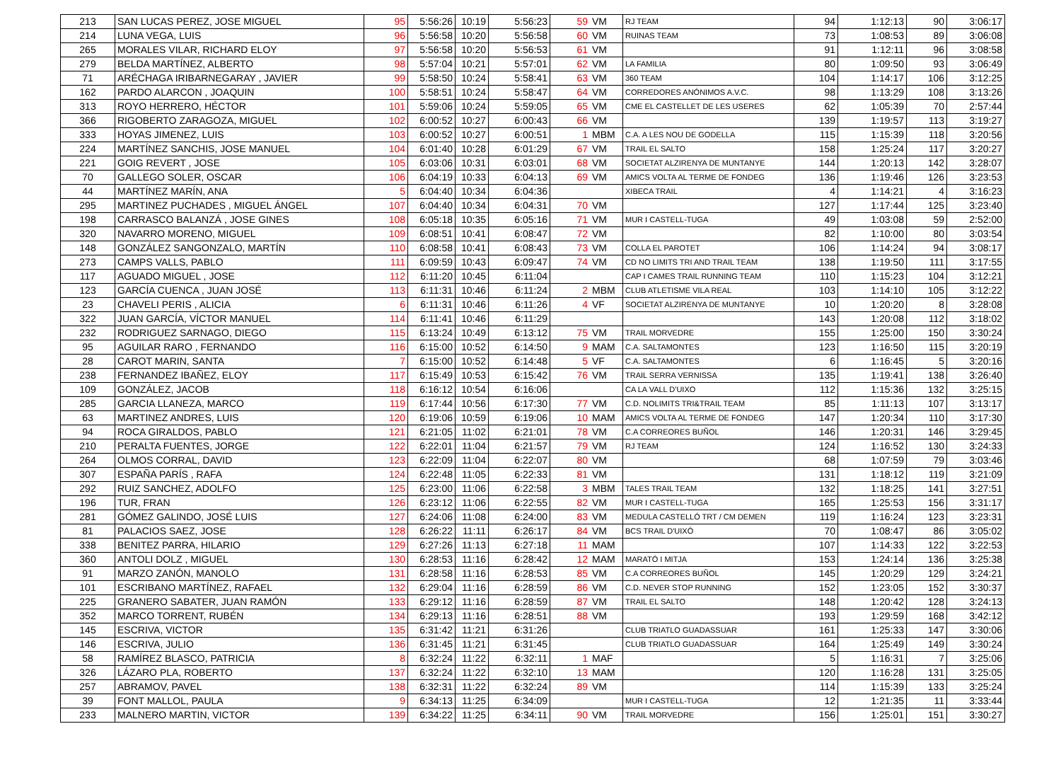| 213 | SAN LUCAS PEREZ, JOSE MIGUEL | 95 | 5:56:26 | 10:19 | 5:56:23 | 59 | VM | RJ TEAM | 94 | 1:12:13 | 90 | 3:06:17 |
| 214 | LUNA VEGA, LUIS | 96 | 5:56:58 | 10:20 | 5:56:58 | 60 | VM | RUINAS TEAM | 73 | 1:08:53 | 89 | 3:06:08 |
| 265 | MORALES VILAR, RICHARD ELOY | 97 | 5:56:58 | 10:20 | 5:56:53 | 61 | VM | | 91 | 1:12:11 | 96 | 3:08:58 |
| 279 | BELDA MARTÍNEZ, ALBERTO | 98 | 5:57:04 | 10:21 | 5:57:01 | 62 | VM | LA FAMILIA | 80 | 1:09:50 | 93 | 3:06:49 |
| 71 | ARÉCHAGA IRIBARNEGARAY , JAVIER | 99 | 5:58:50 | 10:24 | 5:58:41 | 63 | VM | 360 TEAM | 104 | 1:14:17 | 106 | 3:12:25 |
| 162 | PARDO ALARCON , JOAQUIN | 100 | 5:58:51 | 10:24 | 5:58:47 | 64 | VM | CORREDORES ANÓNIMOS A.V.C. | 98 | 1:13:29 | 108 | 3:13:26 |
| 313 | ROYO HERRERO, HÉCTOR | 101 | 5:59:06 | 10:24 | 5:59:05 | 65 | VM | CME EL CASTELLET DE LES USERES | 62 | 1:05:39 | 70 | 2:57:44 |
| 366 | RIGOBERTO ZARAGOZA, MIGUEL | 102 | 6:00:52 | 10:27 | 6:00:43 | 66 | VM | | 139 | 1:19:57 | 113 | 3:19:27 |
| 333 | HOYAS JIMENEZ, LUIS | 103 | 6:00:52 | 10:27 | 6:00:51 | 1 | MBM | C.A. A LES NOU DE GODELLA | 115 | 1:15:39 | 118 | 3:20:56 |
| 224 | MARTÍNEZ SANCHIS, JOSE MANUEL | 104 | 6:01:40 | 10:28 | 6:01:29 | 67 | VM | TRAIL EL SALTO | 158 | 1:25:24 | 117 | 3:20:27 |
| 221 | GOIG REVERT , JOSE | 105 | 6:03:06 | 10:31 | 6:03:01 | 68 | VM | SOCIETAT ALZIRENYA DE MUNTANYE | 144 | 1:20:13 | 142 | 3:28:07 |
| 70 | GALLEGO SOLER, OSCAR | 106 | 6:04:19 | 10:33 | 6:04:13 | 69 | VM | AMICS VOLTA AL TERME DE FONDEG | 136 | 1:19:46 | 126 | 3:23:53 |
| 44 | MARTÍNEZ MARÍN, ANA | 5 | 6:04:40 | 10:34 | 6:04:36 | | | XIBECA TRAIL | 4 | 1:14:21 | 4 | 3:16:23 |
| 295 | MARTINEZ PUCHADES , MIGUEL ÁNGEL | 107 | 6:04:40 | 10:34 | 6:04:31 | 70 | VM | | 127 | 1:17:44 | 125 | 3:23:40 |
| 198 | CARRASCO BALANZÁ , JOSE GINES | 108 | 6:05:18 | 10:35 | 6:05:16 | 71 | VM | MUR I CASTELL-TUGA | 49 | 1:03:08 | 59 | 2:52:00 |
| 320 | NAVARRO MORENO, MIGUEL | 109 | 6:08:51 | 10:41 | 6:08:47 | 72 | VM | | 82 | 1:10:00 | 80 | 3:03:54 |
| 148 | GONZÁLEZ SANGONZALO, MARTÍN | 110 | 6:08:58 | 10:41 | 6:08:43 | 73 | VM | COLLA EL PAROTET | 106 | 1:14:24 | 94 | 3:08:17 |
| 273 | CAMPS VALLS, PABLO | 111 | 6:09:59 | 10:43 | 6:09:47 | 74 | VM | CD NO LIMITS TRI AND TRAIL TEAM | 138 | 1:19:50 | 111 | 3:17:55 |
| 117 | AGUADO MIGUEL , JOSE | 112 | 6:11:20 | 10:45 | 6:11:04 | | | CAP I CAMES TRAIL RUNNING TEAM | 110 | 1:15:23 | 104 | 3:12:21 |
| 123 | GARCÍA CUENCA , JUAN JOSÉ | 113 | 6:11:31 | 10:46 | 6:11:24 | 2 | MBM | CLUB ATLETISME VILA REAL | 103 | 1:14:10 | 105 | 3:12:22 |
| 23 | CHAVELI PERIS , ALICIA | 6 | 6:11:31 | 10:46 | 6:11:26 | 4 | VF | SOCIETAT ALZIRENYA DE MUNTANYE | 10 | 1:20:20 | 8 | 3:28:08 |
| 322 | JUAN GARCÍA, VÍCTOR MANUEL | 114 | 6:11:41 | 10:46 | 6:11:29 | | | | 143 | 1:20:08 | 112 | 3:18:02 |
| 232 | RODRIGUEZ SARNAGO, DIEGO | 115 | 6:13:24 | 10:49 | 6:13:12 | 75 | VM | TRAIL MORVEDRE | 155 | 1:25:00 | 150 | 3:30:24 |
| 95 | AGUILAR RARO , FERNANDO | 116 | 6:15:00 | 10:52 | 6:14:50 | 9 | MAM | C.A. SALTAMONTES | 123 | 1:16:50 | 115 | 3:20:19 |
| 28 | CAROT MARIN, SANTA | 7 | 6:15:00 | 10:52 | 6:14:48 | 5 | VF | C.A. SALTAMONTES | 6 | 1:16:45 | 5 | 3:20:16 |
| 238 | FERNANDEZ IBAÑEZ, ELOY | 117 | 6:15:49 | 10:53 | 6:15:42 | 76 | VM | TRAIL SERRA VERNISSA | 135 | 1:19:41 | 138 | 3:26:40 |
| 109 | GONZÁLEZ, JACOB | 118 | 6:16:12 | 10:54 | 6:16:06 | | | CA LA VALL D'UIXO | 112 | 1:15:36 | 132 | 3:25:15 |
| 285 | GARCIA LLANEZA, MARCO | 119 | 6:17:44 | 10:56 | 6:17:30 | 77 | VM | C.D. NOLIMITS TRI&TRAIL TEAM | 85 | 1:11:13 | 107 | 3:13:17 |
| 63 | MARTINEZ ANDRES, LUIS | 120 | 6:19:06 | 10:59 | 6:19:06 | 10 | MAM | AMICS VOLTA AL TERME DE FONDEG | 147 | 1:20:34 | 110 | 3:17:30 |
| 94 | ROCA GIRALDOS, PABLO | 121 | 6:21:05 | 11:02 | 6:21:01 | 78 | VM | C.A CORREORES BUÑOL | 146 | 1:20:31 | 146 | 3:29:45 |
| 210 | PERALTA FUENTES, JORGE | 122 | 6:22:01 | 11:04 | 6:21:57 | 79 | VM | RJ TEAM | 124 | 1:16:52 | 130 | 3:24:33 |
| 264 | OLMOS CORRAL, DAVID | 123 | 6:22:09 | 11:04 | 6:22:07 | 80 | VM | | 68 | 1:07:59 | 79 | 3:03:46 |
| 307 | ESPAÑA PARÍS , RAFA | 124 | 6:22:48 | 11:05 | 6:22:33 | 81 | VM | | 131 | 1:18:12 | 119 | 3:21:09 |
| 292 | RUIZ SANCHEZ, ADOLFO | 125 | 6:23:00 | 11:06 | 6:22:58 | 3 | MBM | TALES TRAIL TEAM | 132 | 1:18:25 | 141 | 3:27:51 |
| 196 | TUR, FRAN | 126 | 6:23:12 | 11:06 | 6:22:55 | 82 | VM | MUR I CASTELL-TUGA | 165 | 1:25:53 | 156 | 3:31:17 |
| 281 | GÓMEZ GALINDO, JOSÉ LUIS | 127 | 6:24:06 | 11:08 | 6:24:00 | 83 | VM | MEDULA CASTELLÓ TRT / CM DEMEN | 119 | 1:16:24 | 123 | 3:23:31 |
| 81 | PALACIOS SAEZ, JOSE | 128 | 6:26:22 | 11:11 | 6:26:17 | 84 | VM | BCS TRAIL D'UIXÓ | 70 | 1:08:47 | 86 | 3:05:02 |
| 338 | BENITEZ PARRA, HILARIO | 129 | 6:27:26 | 11:13 | 6:27:18 | 11 | MAM | | 107 | 1:14:33 | 122 | 3:22:53 |
| 360 | ANTOLI DOLZ , MIGUEL | 130 | 6:28:53 | 11:16 | 6:28:42 | 12 | MAM | MARATÓ I MITJA | 153 | 1:24:14 | 136 | 3:25:38 |
| 91 | MARZO ZANÓN, MANOLO | 131 | 6:28:58 | 11:16 | 6:28:53 | 85 | VM | C.A CORREORES BUÑOL | 145 | 1:20:29 | 129 | 3:24:21 |
| 101 | ESCRIBANO MARTÍNEZ, RAFAEL | 132 | 6:29:04 | 11:16 | 6:28:59 | 86 | VM | C.D. NEVER STOP RUNNING | 152 | 1:23:05 | 152 | 3:30:37 |
| 225 | GRANERO SABATER, JUAN RAMÓN | 133 | 6:29:12 | 11:16 | 6:28:59 | 87 | VM | TRAIL EL SALTO | 148 | 1:20:42 | 128 | 3:24:13 |
| 352 | MARCO TORRENT, RUBÉN | 134 | 6:29:13 | 11:16 | 6:28:51 | 88 | VM | | 193 | 1:29:59 | 168 | 3:42:12 |
| 145 | ESCRIVA, VICTOR | 135 | 6:31:42 | 11:21 | 6:31:26 | | | CLUB TRIATLO GUADASSUAR | 161 | 1:25:33 | 147 | 3:30:06 |
| 146 | ESCRIVA, JULIO | 136 | 6:31:45 | 11:21 | 6:31:45 | | | CLUB TRIATLO GUADASSUAR | 164 | 1:25:49 | 149 | 3:30:24 |
| 58 | RAMÍREZ BLASCO, PATRICIA | 8 | 6:32:24 | 11:22 | 6:32:11 | 1 | MAF | | 5 | 1:16:31 | 7 | 3:25:06 |
| 326 | LÁZARO PLA, ROBERTO | 137 | 6:32:24 | 11:22 | 6:32:10 | 13 | MAM | | 120 | 1:16:28 | 131 | 3:25:05 |
| 257 | ABRAMOV, PAVEL | 138 | 6:32:31 | 11:22 | 6:32:24 | 89 | VM | | 114 | 1:15:39 | 133 | 3:25:24 |
| 39 | FONT MALLOL, PAULA | 9 | 6:34:13 | 11:25 | 6:34:09 | | | MUR I CASTELL-TUGA | 12 | 1:21:35 | 11 | 3:33:44 |
| 233 | MALNERO MARTIN, VICTOR | 139 | 6:34:22 | 11:25 | 6:34:11 | 90 | VM | TRAIL MORVEDRE | 156 | 1:25:01 | 151 | 3:30:27 |